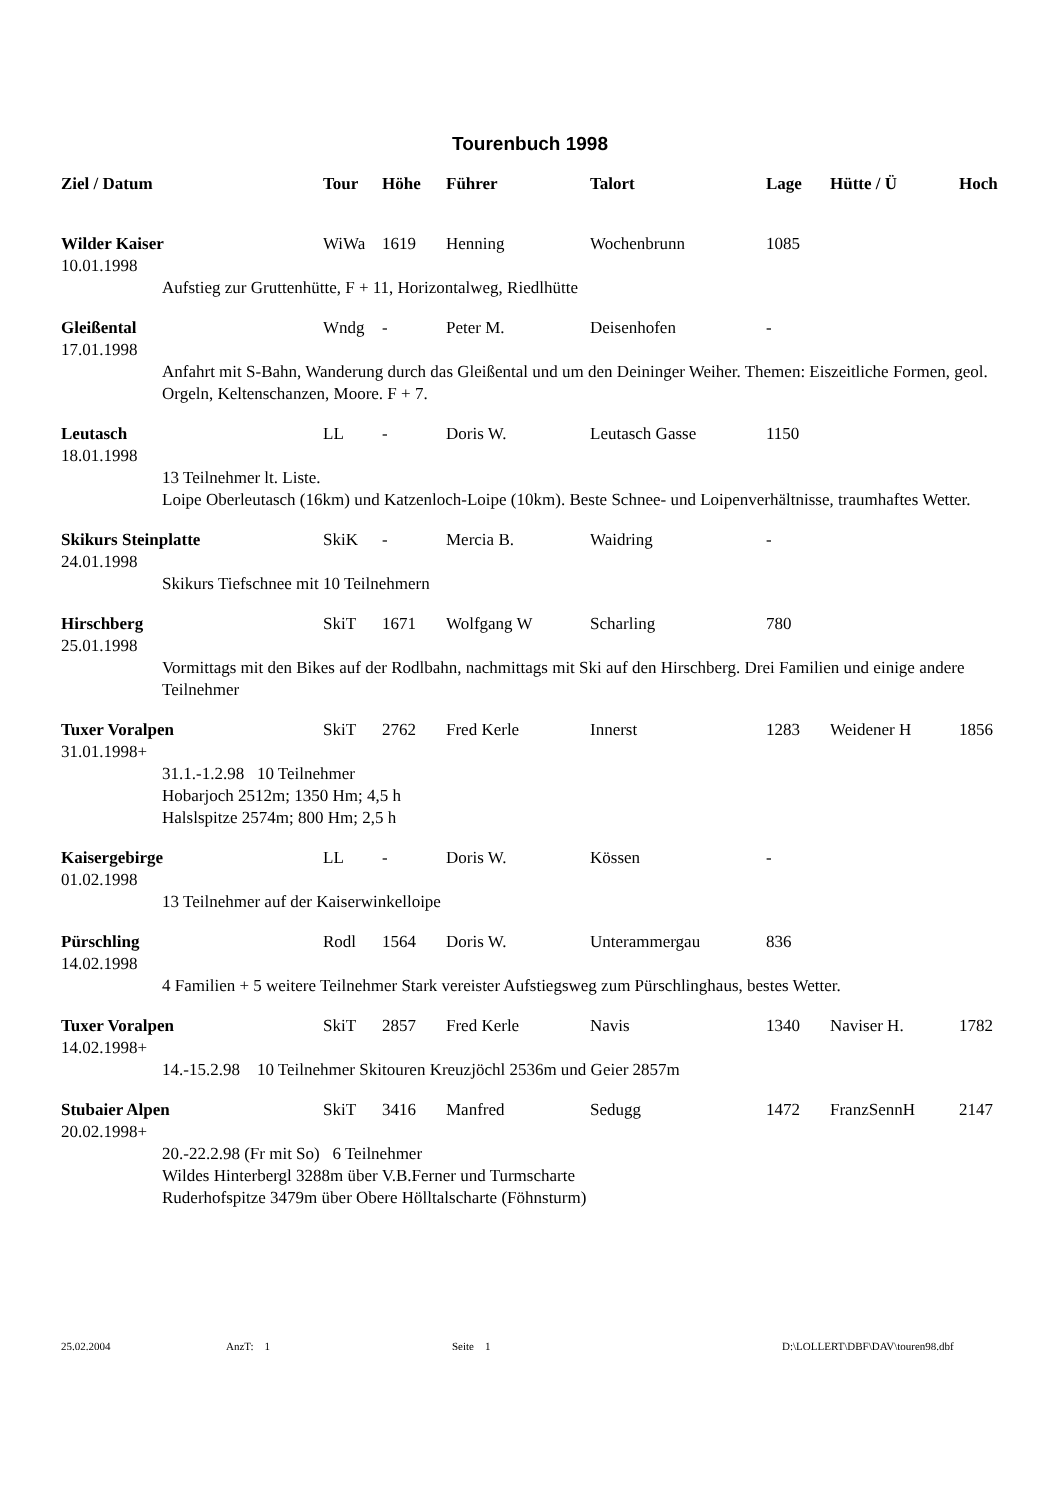Tourenbuch 1998
| Ziel / Datum | Tour | Höhe | Führer | Talort | Lage | Hütte / Ü | Hoch |
| --- | --- | --- | --- | --- | --- | --- | --- |
| Wilder Kaiser | WiWa | 1619 | Henning | Wochenbrunn | 1085 | | |
| 10.01.1998 | | | | | | | |
| Aufstieg zur Gruttenhütte, F + 11, Horizontalweg, Riedlhütte | | | | | | | |
| Gleißental | Wndg | - | Peter M. | Deisenhofen | - | | |
| 17.01.1998 | | | | | | | |
| Anfahrt mit S-Bahn, Wanderung durch das Gleißental und um den Deininger Weiher. Themen: Eiszeitliche Formen, geol. Orgeln, Keltenschanzen, Moore. F + 7. | | | | | | | |
| Leutasch | LL | - | Doris W. | Leutasch Gasse | 1150 | | |
| 18.01.1998 | | | | | | | |
| 13 Teilnehmer lt. Liste. Loipe Oberleutasch (16km) und Katzenloch-Loipe (10km). Beste Schnee- und Loipenverhältnisse, traumhaftes Wetter. | | | | | | | |
| Skikurs Steinplatte | SkiK | - | Mercia B. | Waidring | - | | |
| 24.01.1998 | | | | | | | |
| Skikurs Tiefschnee mit 10 Teilnehmern | | | | | | | |
| Hirschberg | SkiT | 1671 | Wolfgang W | Scharling | 780 | | |
| 25.01.1998 | | | | | | | |
| Vormittags mit den Bikes auf der Rodlbahn, nachmittags mit Ski auf den Hirschberg. Drei Familien und einige andere Teilnehmer | | | | | | | |
| Tuxer Voralpen | SkiT | 2762 | Fred Kerle | Innerst | 1283 | Weidener H | 1856 |
| 31.01.1998+ | | | | | | | |
| 31.1.-1.2.98 10 Teilnehmer Hobarjoch 2512m; 1350 Hm; 4,5 h Halslspitze 2574m; 800 Hm; 2,5 h | | | | | | | |
| Kaisergebirge | LL | - | Doris W. | Kössen | - | | |
| 01.02.1998 | | | | | | | |
| 13 Teilnehmer auf der Kaiserwinkelloipe | | | | | | | |
| Pürschling | Rodl | 1564 | Doris W. | Unterammergau | 836 | | |
| 14.02.1998 | | | | | | | |
| 4 Familien + 5 weitere Teilnehmer Stark vereister Aufstiegsweg zum Pürschlinghaus, bestes Wetter. | | | | | | | |
| Tuxer Voralpen | SkiT | 2857 | Fred Kerle | Navis | 1340 | Naviser H. | 1782 |
| 14.02.1998+ | | | | | | | |
| 14.-15.2.98 10 Teilnehmer Skitouren Kreuzjöchl 2536m und Geier 2857m | | | | | | | |
| Stubaier Alpen | SkiT | 3416 | Manfred | Sedugg | 1472 | FranzSennH | 2147 |
| 20.02.1998+ | | | | | | | |
| 20.-22.2.98 (Fr mit So) 6 Teilnehmer Wildes Hinterbergl 3288m über V.B.Ferner und Turmscharte Ruderhofspitze 3479m über Obere Hölltalscharte (Föhnsturm) | | | | | | | |
25.02.2004 AnzT: 1 Seite 1 D:\LOLLERT\DBF\DAV\touren98.dbf